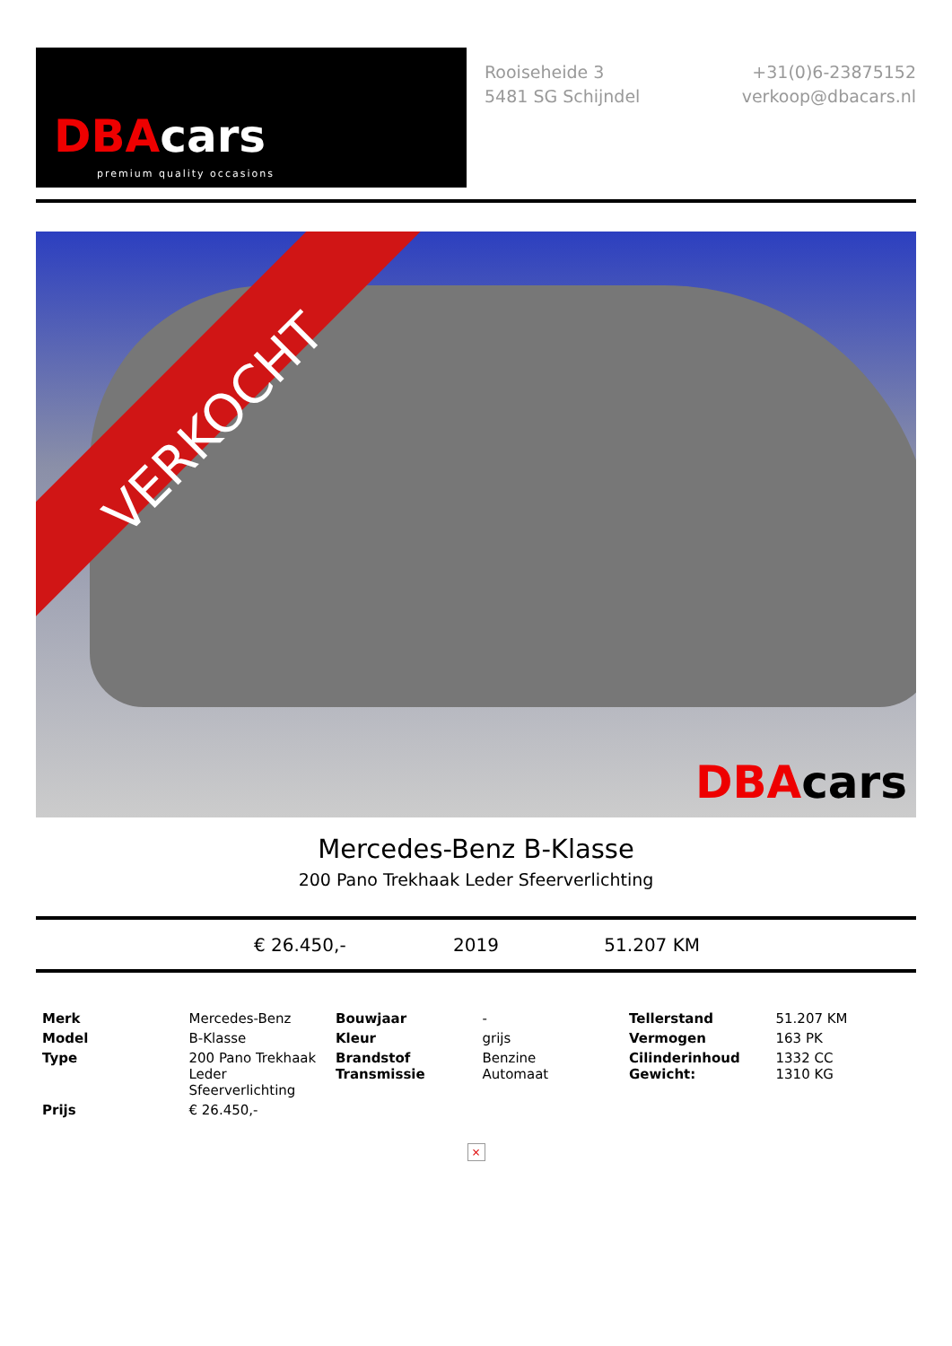DBAcars
premium quality occasions
Rooiseheide 3
5481 SG Schijndel
+31(0)6-23875152
verkoop@dbacars.nl
VERKOCHT
DBAcars
Mercedes-Benz B-Klasse
200 Pano Trekhaak Leder Sfeerverlichting
€ 26.450,- 2019 51.207 KM
| Merk | Mercedes-Benz | Bouwjaar | - | Tellerstand | 51.207 KM |
| Model | B-Klasse | Kleur | grijs | Vermogen | 163 PK |
| Type | 200 Pano Trekhaak Leder Sfeerverlichting | Brandstof Transmissie | Benzine Automaat | Cilinderinhoud Gewicht: | 1332 CC 1310 KG |
| Prijs | € 26.450,- | | | | |
×